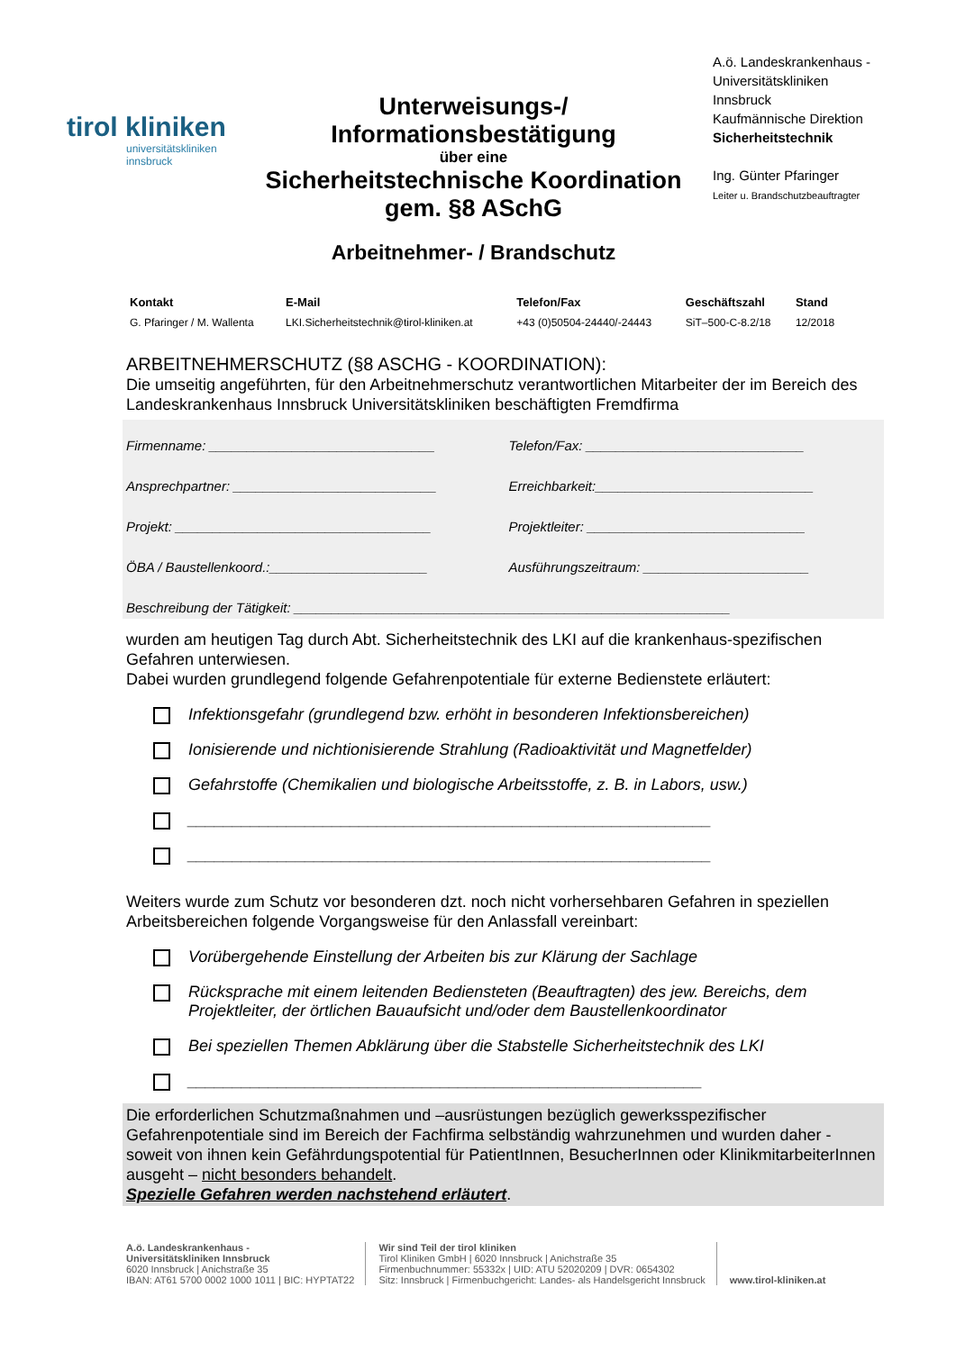tirol kliniken
universitätskliniken
innsbruck
Unterweisungs-/
Informationsbestätigung
über eine
Sicherheitstechnische Koordination
gem. §8 ASchG
Arbeitnehmer- / Brandschutz
A.ö. Landeskrankenhaus - Universitätskliniken Innsbruck
Kaufmännische Direktion
Sicherheitstechnik
Ing. Günter Pfaringer
Leiter u. Brandschutzbeauftragter
| Kontakt | E-Mail | Telefon/Fax | Geschäftszahl | Stand |
| --- | --- | --- | --- | --- |
| G. Pfaringer / M. Wallenta | LKI.Sicherheitstechnik@tirol-kliniken.at | +43 (0)50504-24440/-24443 | SiT–500-C-8.2/18 | 12/2018 |
ARBEITNEHMERSCHUTZ (§8 ASCHG - KOORDINATION):
Die umseitig angeführten, für den Arbeitnehmerschutz verantwortlichen Mitarbeiter der im Bereich des Landeskrankenhaus Innsbruck Universitätskliniken beschäftigten Fremdfirma
Firmenname: ______________________________
Telefon/Fax: _____________________________
Ansprechpartner: ___________________________
Erreichbarkeit:_____________________________
Projekt: __________________________________
Projektleiter: _____________________________
ÖBA / Baustellenkoord.:_____________________
Ausführungszeitraum: ______________________
Beschreibung der Tätigkeit: __________________________________________________________
wurden am heutigen Tag durch Abt. Sicherheitstechnik des LKI auf die krankenhaus-spezifischen Gefahren unterwiesen.
Dabei wurden grundlegend folgende Gefahrenpotentiale für externe Bedienstete erläutert:
Infektionsgefahr (grundlegend bzw. erhöht in besonderen Infektionsbereichen)
Ionisierende und nichtionisierende Strahlung (Radioaktivität und Magnetfelder)
Gefahrstoffe (Chemikalien und biologische Arbeitsstoffe, z. B. in Labors, usw.)
__________________________________________________________
__________________________________________________________
Weiters wurde zum Schutz vor besonderen dzt. noch nicht vorhersehbaren Gefahren in speziellen Arbeitsbereichen folgende Vorgangsweise für den Anlassfall vereinbart:
Vorübergehende Einstellung der Arbeiten bis zur Klärung der Sachlage
Rücksprache mit einem leitenden Bediensteten (Beauftragten) des jew. Bereichs, dem Projektleiter, der örtlichen Bauaufsicht und/oder dem Baustellenkoordinator
Bei speziellen Themen Abklärung über die Stabstelle Sicherheitstechnik des LKI
_________________________________________________________
Die erforderlichen Schutzmaßnahmen und –ausrüstungen bezüglich gewerksspezifischer Gefahrenpotentiale sind im Bereich der Fachfirma selbständig wahrzunehmen und wurden daher - soweit von ihnen kein Gefährdungspotential für PatientInnen, BesucherInnen oder KlinikmitarbeiterInnen ausgeht – nicht besonders behandelt.
Spezielle Gefahren werden nachstehend erläutert.
A.ö. Landeskrankenhaus -
Universitätskliniken Innsbruck
6020 Innsbruck | Anichstraße 35
IBAN: AT61 5700 0002 1000 1011 | BIC: HYPTAT22
Wir sind Teil der tirol kliniken
Tirol Kliniken GmbH | 6020 Innsbruck | Anichstraße 35
Firmenbuchnummer: 55332x | UID: ATU 52020209 | DVR: 0654302
Sitz: Innsbruck | Firmenbuchgericht: Landes- als Handelsgericht Innsbruck
www.tirol-kliniken.at